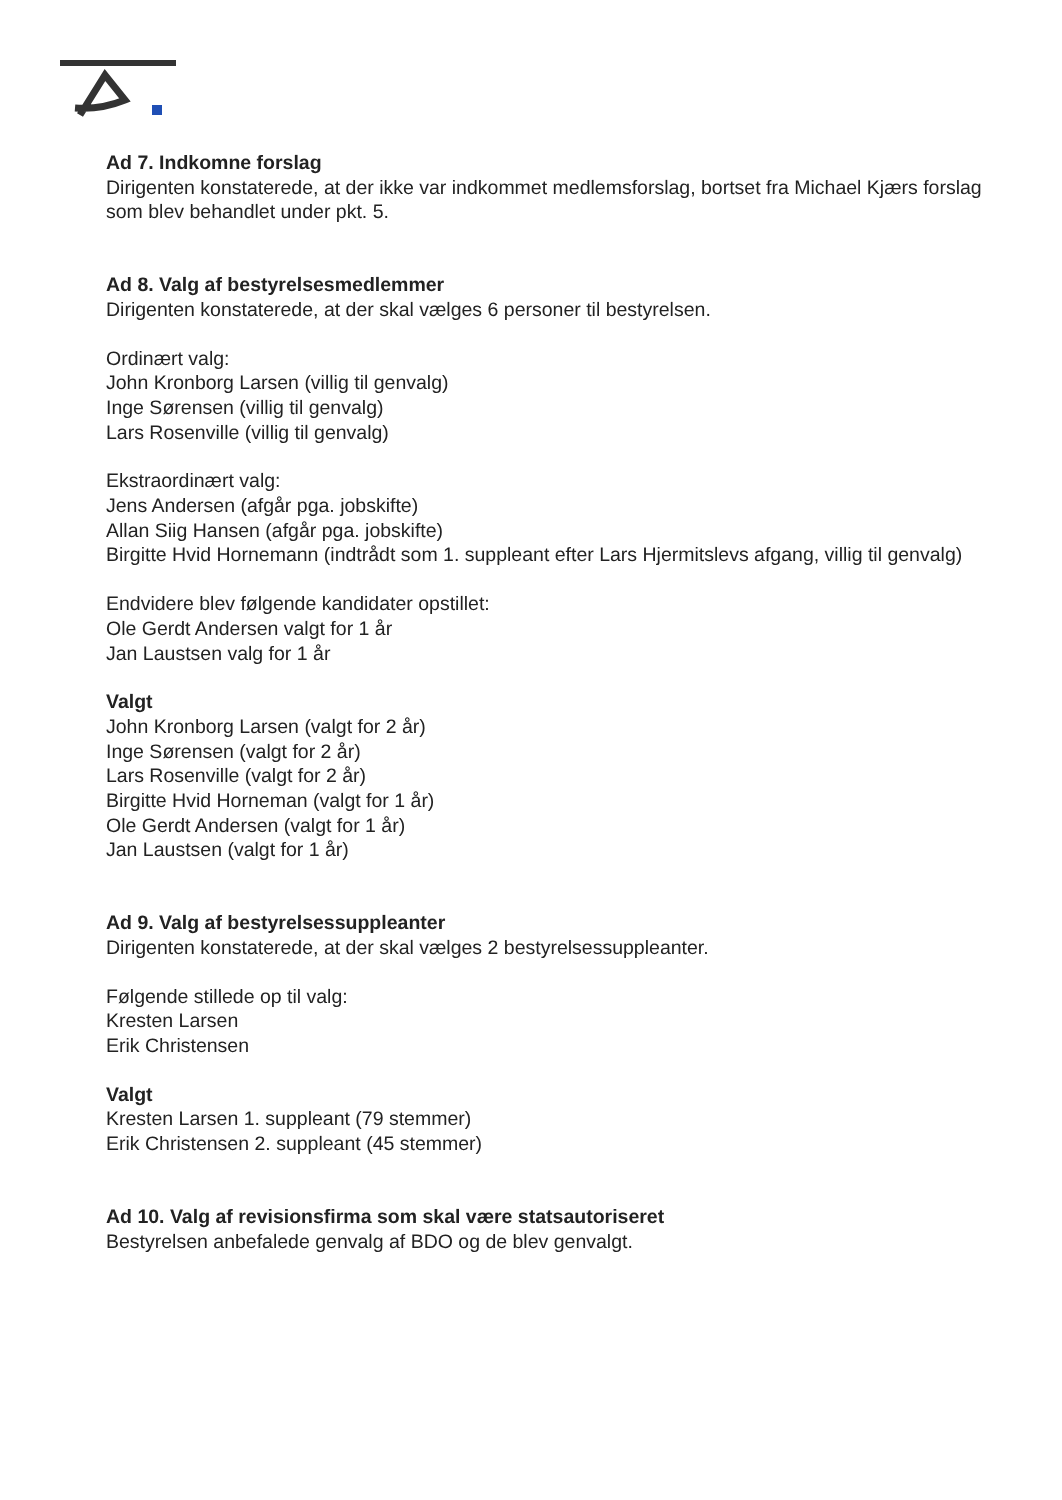Ad 7. Indkomne forslag
Dirigenten konstaterede, at der ikke var indkommet medlemsforslag, bortset fra Michael Kjærs forslag som blev behandlet under pkt. 5.
Ad 8. Valg af bestyrelsesmedlemmer
Dirigenten konstaterede, at der skal vælges 6 personer til bestyrelsen.
Ordinært valg:
John Kronborg Larsen (villig til genvalg)
Inge Sørensen (villig til genvalg)
Lars Rosenville (villig til genvalg)
Ekstraordinært valg:
Jens Andersen (afgår pga. jobskifte)
Allan Siig Hansen (afgår pga. jobskifte)
Birgitte Hvid Hornemann (indtrådt som 1. suppleant efter Lars Hjermitslevs afgang, villig til genvalg)
Endvidere blev følgende kandidater opstillet:
Ole Gerdt Andersen valgt for 1 år
Jan Laustsen valg for 1 år
Valgt
John Kronborg Larsen (valgt for 2 år)
Inge Sørensen (valgt for 2 år)
Lars Rosenville (valgt for 2 år)
Birgitte Hvid Horneman (valgt for 1 år)
Ole Gerdt Andersen (valgt for 1 år)
Jan Laustsen (valgt for 1 år)
Ad 9. Valg af bestyrelsessuppleanter
Dirigenten konstaterede, at der skal vælges 2 bestyrelsessuppleanter.
Følgende stillede op til valg:
Kresten Larsen
Erik Christensen
Valgt
Kresten Larsen 1. suppleant (79 stemmer)
Erik Christensen 2. suppleant (45 stemmer)
Ad 10. Valg af revisionsfirma som skal være statsautoriseret
Bestyrelsen anbefalede genvalg af BDO og de blev genvalgt.